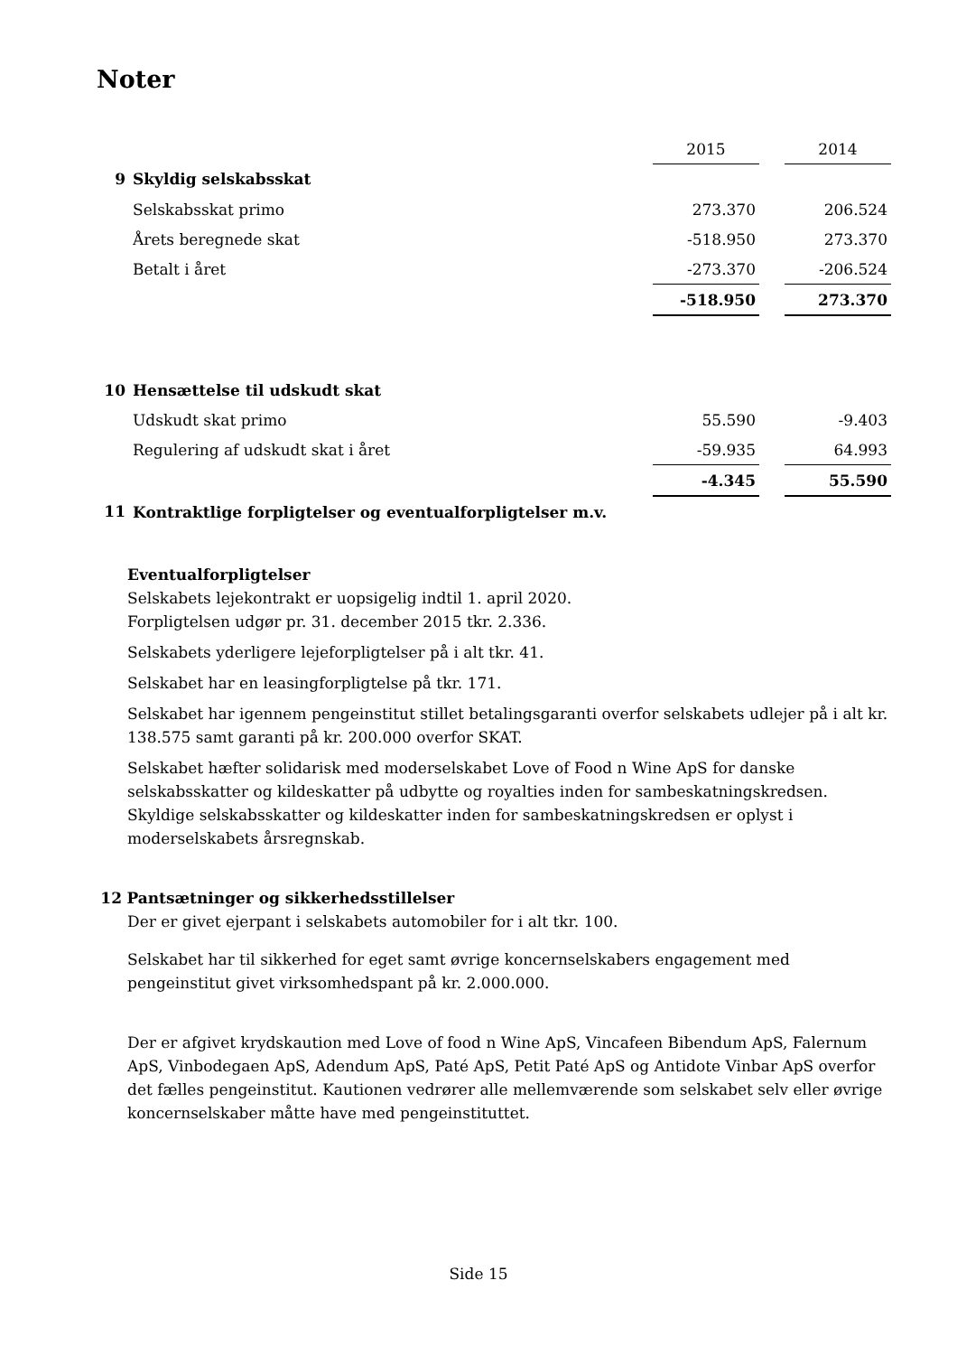Noter
| | | 2015 | | 2014 |
| 9 | Skyldig selskabsskat | | | |
| | Selskabsskat primo | 273.370 | | 206.524 |
| | Årets beregnede skat | -518.950 | | 273.370 |
| | Betalt i året | -273.370 | | -206.524 |
| | | -518.950 | | 273.370 |
| 10 | Hensættelse til udskudt skat | | | |
| | Udskudt skat primo | 55.590 | | -9.403 |
| | Regulering af udskudt skat i året | -59.935 | | 64.993 |
| | | -4.345 | | 55.590 |
| 11 | Kontraktlige forpligtelser og eventualforpligtelser m.v. | | | |
Eventualforpligtelser
Selskabets lejekontrakt er uopsigelig indtil 1. april 2020.
Forpligtelsen udgør pr. 31. december 2015 tkr. 2.336.
Selskabets yderligere lejeforpligtelser på i alt tkr. 41.
Selskabet har en leasingforpligtelse på tkr. 171.
Selskabet har igennem pengeinstitut stillet betalingsgaranti overfor selskabets udlejer på i alt kr. 138.575 samt garanti på kr. 200.000 overfor SKAT.
Selskabet hæfter solidarisk med moderselskabet Love of Food n Wine ApS for danske selskabsskatter og kildeskatter på udbytte og royalties inden for sambeskatningskredsen. Skyldige selskabsskatter og kildeskatter inden for sambeskatningskredsen er oplyst i moderselskabets årsregnskab.
12 Pantsætninger og sikkerhedsstillelser
Der er givet ejerpant i selskabets automobiler for i alt tkr. 100.
Selskabet har til sikkerhed for eget samt øvrige koncernselskabers engagement med pengeinstitut givet virksomhedspant på kr. 2.000.000.
Der er afgivet krydskaution med Love of food n Wine ApS, Vincafeen Bibendum ApS, Falernum ApS, Vinbodegaen ApS, Adendum ApS, Paté ApS, Petit Paté ApS og Antidote Vinbar ApS overfor det fælles pengeinstitut. Kautionen vedrører alle mellemværende som selskabet selv eller øvrige koncernselskaber måtte have med pengeinstituttet.
Side 15